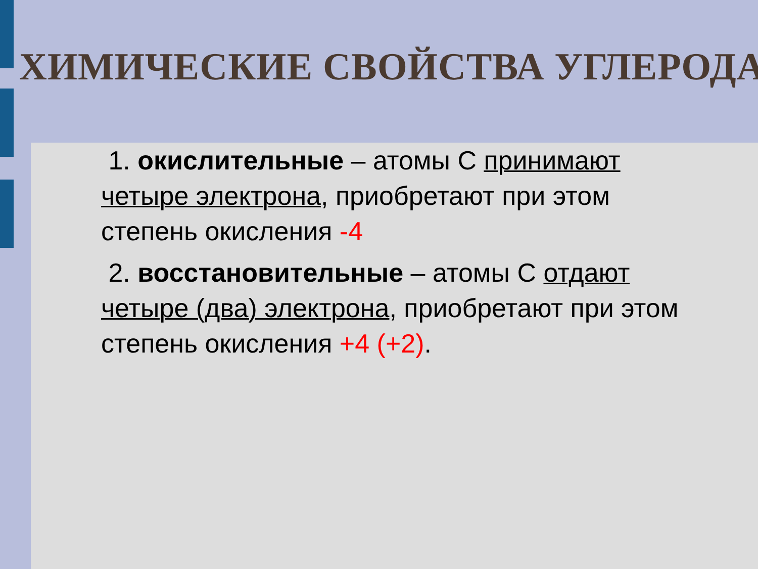ХИМИЧЕСКИЕ СВОЙСТВА УГЛЕРОДА
1. окислительные – атомы С принимают четыре электрона, приобретают при этом степень окисления -4
2. восстановительные – атомы С отдают четыре (два) электрона, приобретают при этом степень окисления +4 (+2).